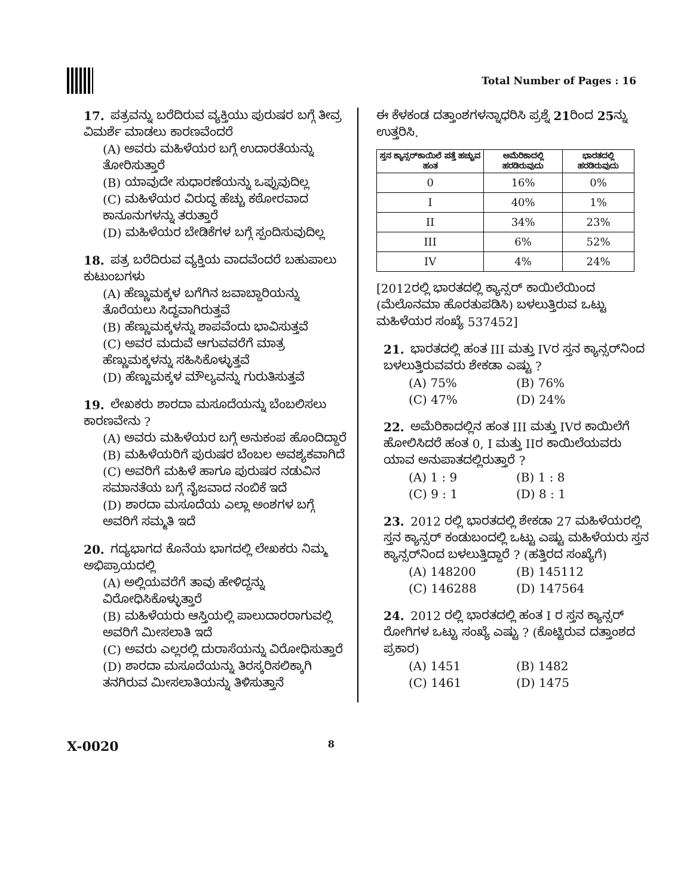Total Number of Pages : 16
17. ಪತ್ರವನ್ನು ಬರೆದಿರುವ ವ್ಯಕ್ತಿಯು ಪುರುಷರ ಬಗ್ಗೆ ತೀವ್ರ ವಿಮರ್ಶೆ ಮಾಡಲು ಕಾರಣವೆಂದರೆ
(A) ಅವರು ಮಹಿಳೆಯರ ಬಗ್ಗೆ ಉದಾರತೆಯನ್ನು ತೋರಿಸುತ್ತಾರೆ
(B) ಯಾವುದೇ ಸುಧಾರಣೆಯನ್ನು ಒಪ್ಪುವುದಿಲ್ಲ
(C) ಮಹಿಳೆಯರ ವಿರುದ್ಧ ಹೆಚ್ಚು ಕಠೋರವಾದ ಕಾನೂನುಗಳನ್ನು ತರುತ್ತಾರೆ
(D) ಮಹಿಳೆಯರ ಬೇಡಿಕೆಗಳ ಬಗ್ಗೆ ಸ್ಪಂದಿಸುವುದಿಲ್ಲ
18. ಪತ್ರ ಬರೆದಿರುವ ವ್ಯಕ್ತಿಯ ವಾದವೆಂದರೆ ಬಹುಪಾಲು ಕುಟುಂಬಗಳು
(A) ಹೆಣ್ಣುಮಕ್ಕಳ ಬಗೆಗಿನ ಜವಾಬ್ದಾರಿಯನ್ನು ತೊರೆಯಲು ಸಿದ್ಧವಾಗಿರುತ್ತವೆ
(B) ಹೆಣ್ಣುಮಕ್ಕಳನ್ನು ಶಾಪವೆಂದು ಭಾವಿಸುತ್ತವೆ
(C) ಅವರ ಮದುವೆ ಆಗುವವರೆಗೆ ಮಾತ್ರ ಹೆಣ್ಣುಮಕ್ಕಳನ್ನು ಸಹಿಸಿಕೊಳ್ಳುತ್ತವೆ
(D) ಹೆಣ್ಣುಮಕ್ಕಳ ಮೌಲ್ಯವನ್ನು ಗುರುತಿಸುತ್ತವೆ
19. ಲೇಖಕರು ಶಾರದಾ ಮಸೂದೆಯನ್ನು ಬೆಂಬಲಿಸಲು ಕಾರಣವೇನು ?
(A) ಅವರು ಮಹಿಳೆಯರ ಬಗ್ಗೆ ಅನುಕಂಪ ಹೊಂದಿದ್ದಾರೆ
(B) ಮಹಿಳೆಯರಿಗೆ ಪುರುಷರ ಬೆಂಬಲ ಅವಶ್ಯಕವಾಗಿದೆ
(C) ಅವರಿಗೆ ಮಹಿಳೆ ಹಾಗೂ ಪುರುಷರ ನಡುವಿನ ಸಮಾನತೆಯ ಬಗ್ಗೆ ನೈಜವಾದ ನಂಬಿಕೆ ಇದೆ
(D) ಶಾರದಾ ಮಸೂದೆಯ ಎಲ್ಲಾ ಅಂಶಗಳ ಬಗ್ಗೆ ಅವರಿಗೆ ಸಮ್ಮತಿ ಇದೆ
20. ಗದ್ಯಭಾಗದ ಕೊನೆಯ ಭಾಗದಲ್ಲಿ ಲೇಖಕರು ನಿಮ್ಮ ಅಭಿಪ್ರಾಯದಲ್ಲಿ
(A) ಅಲ್ಲಿಯವರೆಗೆ ತಾವು ಹೇಳಿದ್ದನ್ನು ವಿರೋಧಿಸಿಕೊಳ್ಳುತ್ತಾರೆ
(B) ಮಹಿಳೆಯರು ಆಸ್ತಿಯಲ್ಲಿ ಪಾಲುದಾರರಾಗುವಲ್ಲಿ ಅವರಿಗೆ ಮೀಸಲಾತಿ ಇದೆ
(C) ಅವರು ಎಲ್ಲರಲ್ಲಿ ದುರಾಸೆಯನ್ನು ವಿರೋಧಿಸುತ್ತಾರೆ
(D) ಶಾರದಾ ಮಸೂದೆಯನ್ನು ತಿರಸ್ಕರಿಸಲಿಕ್ಕಾಗಿ ತನಗಿರುವ ಮೀಸಲಾತಿಯನ್ನು ತಿಳಿಸುತ್ತಾನೆ
ಈ ಕೆಳಕಂಡ ದತ್ತಾಂಶಗಳನ್ನಾಧರಿಸಿ ಪ್ರಶ್ನೆ 21ರಿಂದ 25ನ್ನು ಉತ್ತರಿಸಿ.
| ಸ್ತನ ಕ್ಯಾನ್ಸರ್‌ಕಾಯಿಲೆ ಪತ್ತೆ ಹಚ್ಚುವ ಹಂತ | ಅಮೆರಿಕಾದಲ್ಲಿ ಹರಡಿರುವುದು | ಭಾರತದಲ್ಲಿ ಹರಡಿರುವುದು |
| --- | --- | --- |
| 0 | 16% | 0% |
| I | 40% | 1% |
| II | 34% | 23% |
| III | 6% | 52% |
| IV | 4% | 24% |
[2012ರಲ್ಲಿ ಭಾರತದಲ್ಲಿ ಕ್ಯಾನ್ಸರ್ ಕಾಯಿಲೆಯಿಂದ (ಮೆಲೊನಮಾ ಹೊರತುಪಡಿಸಿ) ಬಳಲುತ್ತಿರುವ ಒಟ್ಟು ಮಹಿಳೆಯರ ಸಂಖ್ಯೆ 537452]
21. ಭಾರತದಲ್ಲಿ ಹಂತ III ಮತ್ತು IVರ ಸ್ತನ ಕ್ಯಾನ್ಸರ್‌ನಿಂದ ಬಳಲುತ್ತಿರುವವರು ಶೇಕಡಾ ಎಷ್ಟು ?
(A) 75% (B) 76%
(C) 47% (D) 24%
22. ಅಮೆರಿಕಾದಲ್ಲಿನ ಹಂತ III ಮತ್ತು IVರ ಕಾಯಿಲೆಗೆ ಹೋಲಿಸಿದರೆ ಹಂತ 0, I ಮತ್ತು IIರ ಕಾಯಿಲೆಯವರು ಯಾವ ಅನುಪಾತದಲ್ಲಿರುತ್ತಾರೆ ?
(A) 1 : 9 (B) 1 : 8
(C) 9 : 1 (D) 8 : 1
23. 2012 ರಲ್ಲಿ ಭಾರತದಲ್ಲಿ ಶೇಕಡಾ 27 ಮಹಿಳೆಯರಲ್ಲಿ ಸ್ತನ ಕ್ಯಾನ್ಸರ್ ಕಂಡುಬಂದಲ್ಲಿ ಒಟ್ಟು ಎಷ್ಟು ಮಹಿಳೆಯರು ಸ್ತನ ಕ್ಯಾನ್ಸರ್‌ನಿಂದ ಬಳಲುತ್ತಿದ್ದಾರೆ ? (ಹತ್ತಿರದ ಸಂಖ್ಯೆಗೆ)
(A) 148200 (B) 145112
(C) 146288 (D) 147564
24. 2012 ರಲ್ಲಿ ಭಾರತದಲ್ಲಿ ಹಂತ I ರ ಸ್ತನ ಕ್ಯಾನ್ಸರ್ ರೋಗಿಗಳ ಒಟ್ಟು ಸಂಖ್ಯೆ ಎಷ್ಟು ? (ಕೊಟ್ಟಿರುವ ದತ್ತಾಂಶದ ಪ್ರಕಾರ)
(A) 1451 (B) 1482
(C) 1461 (D) 1475
X-0020 8